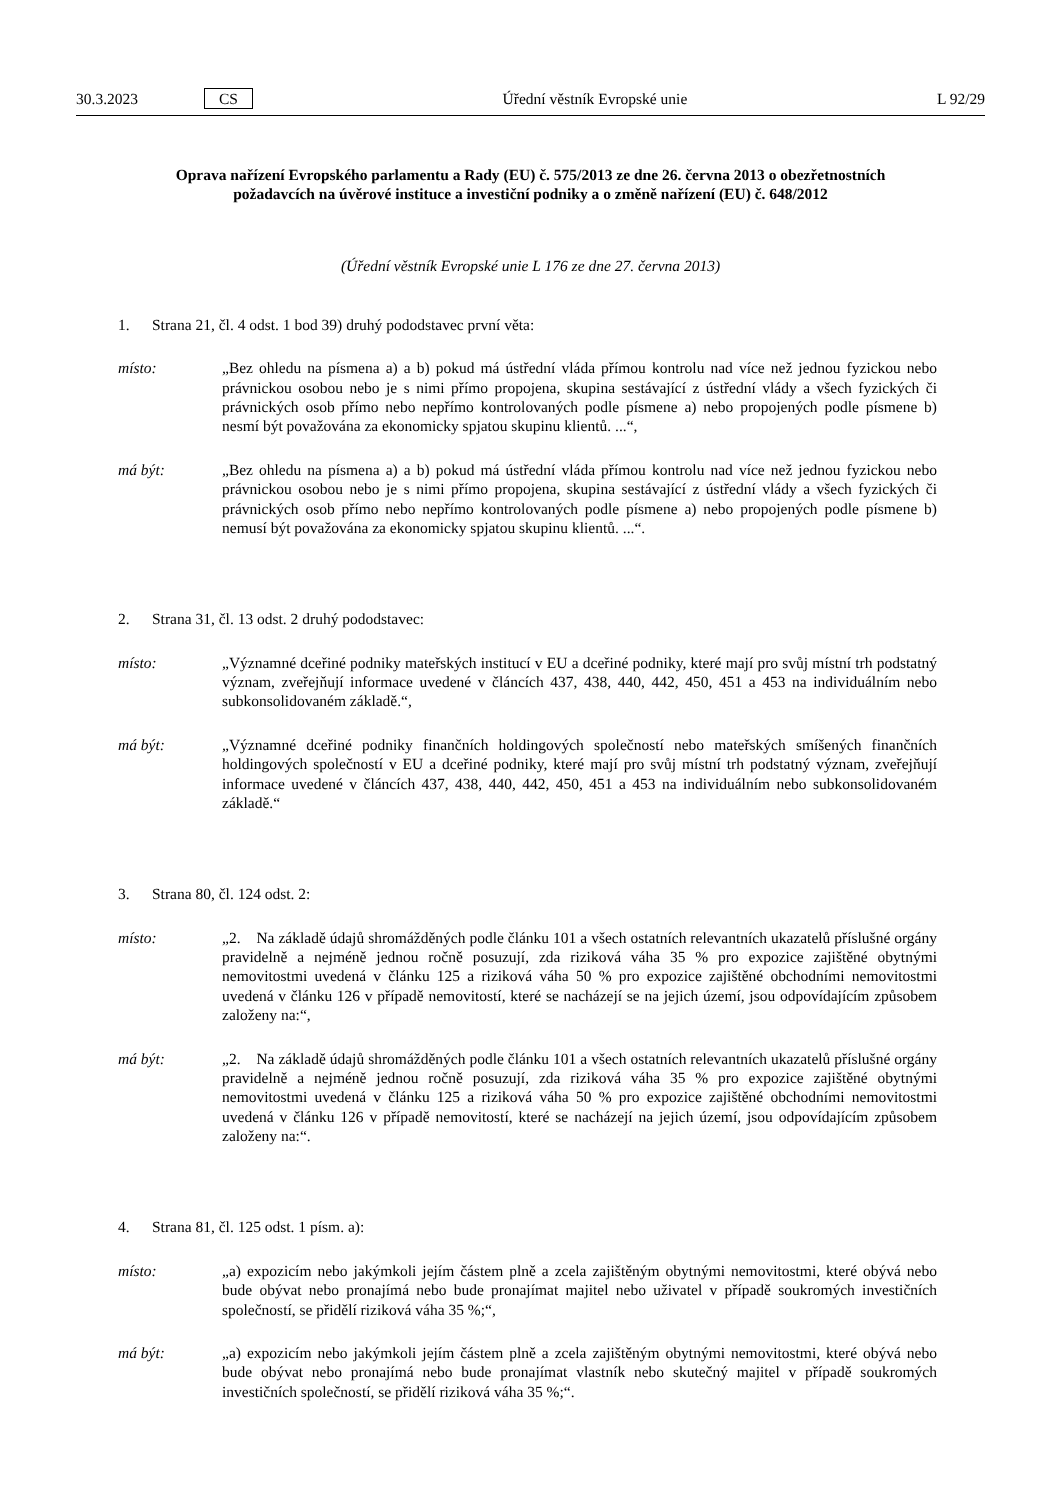30.3.2023 CS Úřední věstník Evropské unie L 92/29
Oprava nařízení Evropského parlamentu a Rady (EU) č. 575/2013 ze dne 26. června 2013 o obezřetnostních požadavcích na úvěrové instituce a investiční podniky a o změně nařízení (EU) č. 648/2012
(Úřední věstník Evropské unie L 176 ze dne 27. června 2013)
1. Strana 21, čl. 4 odst. 1 bod 39) druhý pododstavec první věta:
místo: „Bez ohledu na písmena a) a b) pokud má ústřední vláda přímou kontrolu nad více než jednou fyzickou nebo právnickou osobou nebo je s nimi přímo propojena, skupina sestávající z ústřední vlády a všech fyzických či právnických osob přímo nebo nepřímo kontrolovaných podle písmene a) nebo propojených podle písmene b) nesmí být považována za ekonomicky spjatou skupinu klientů. ...“,
má být: „Bez ohledu na písmena a) a b) pokud má ústřední vláda přímou kontrolu nad více než jednou fyzickou nebo právnickou osobou nebo je s nimi přímo propojena, skupina sestávající z ústřední vlády a všech fyzických či právnických osob přímo nebo nepřímo kontrolovaných podle písmene a) nebo propojených podle písmene b) nemusí být považována za ekonomicky spjatou skupinu klientů. ...“.
2. Strana 31, čl. 13 odst. 2 druhý pododstavec:
místo: „Významné dceřiné podniky mateřských institucí v EU a dceřiné podniky, které mají pro svůj místní trh podstatný význam, zveřejňují informace uvedené v článcích 437, 438, 440, 442, 450, 451 a 453 na individuálním nebo subkonsolidovaném základě.“,
má být: „Významné dceřiné podniky finančních holdingových společností nebo mateřských smíšených finančních holdingových společností v EU a dceřiné podniky, které mají pro svůj místní trh podstatný význam, zveřejňují informace uvedené v článcích 437, 438, 440, 442, 450, 451 a 453 na individuálním nebo subkonsolidovaném základě.“
3. Strana 80, čl. 124 odst. 2:
místo: „2. Na základě údajů shromážděných podle článku 101 a všech ostatních relevantních ukazatelů příslušné orgány pravidelně a nejméně jednou ročně posuzují, zda riziková váha 35 % pro expozice zajištěné obytnými nemovitostmi uvedená v článku 125 a riziková váha 50 % pro expozice zajištěné obchodními nemovitostmi uvedená v článku 126 v případě nemovitostí, které se nacházejí se na jejich území, jsou odpovídajícím způsobem založeny na:“,
má být: „2. Na základě údajů shromážděných podle článku 101 a všech ostatních relevantních ukazatelů příslušné orgány pravidelně a nejméně jednou ročně posuzují, zda riziková váha 35 % pro expozice zajištěné obytnými nemovitostmi uvedená v článku 125 a riziková váha 50 % pro expozice zajištěné obchodními nemovitostmi uvedená v článku 126 v případě nemovitostí, které se nacházejí na jejich území, jsou odpovídajícím způsobem založeny na:“.
4. Strana 81, čl. 125 odst. 1 písm. a):
místo: „a) expozicím nebo jakýmkoli jejím částem plně a zcela zajištěným obytnými nemovitostmi, které obývá nebo bude obývat nebo pronajímá nebo bude pronajímat majitel nebo uživatel v případě soukromých investičních společností, se přidělí riziková váha 35 %;“,
má být: „a) expozicím nebo jakýmkoli jejím částem plně a zcela zajištěným obytnými nemovitostmi, které obývá nebo bude obývat nebo pronajímá nebo bude pronajímat vlastník nebo skutečný majitel v případě soukromých investičních společností, se přidělí riziková váha 35 %;“.